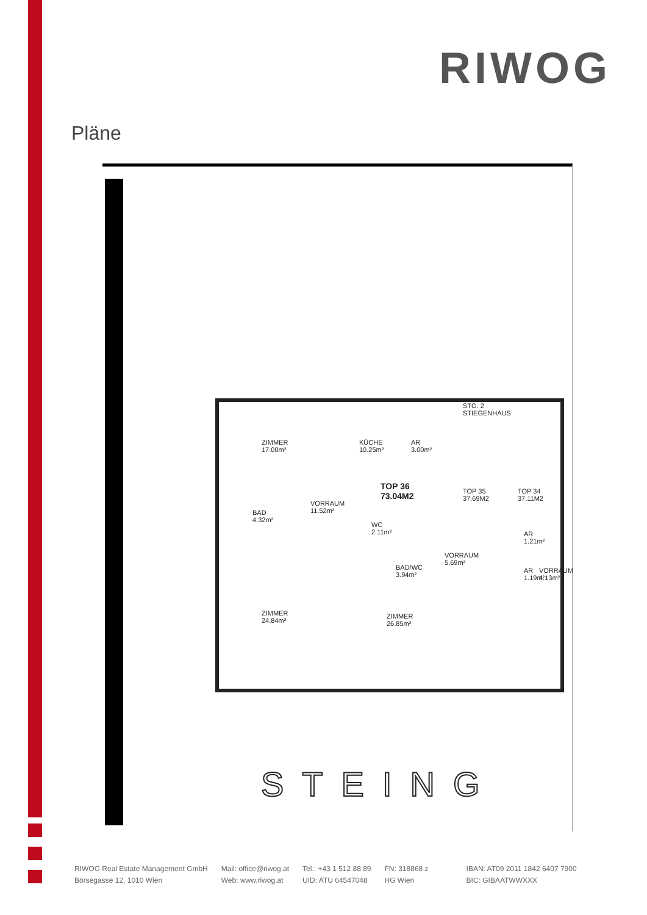RIWOG
Pläne
ZIMMER
17.00m²
KÜCHE
10.25m²
AR
3.00m²
STG. 2
STIEGENHAUS
TOP 36
73.04M2
VORRAUM
11.52m² BAD
4.32m²
WC
2.11m²
TOP 35
37.69M2
TOP 34
37.11M2
AR
1.21m²
VORRAUM
5.69m²
BAD/WC
3.94m²
AR
1.19m²
VORRAUM
4.13m²
ZIMMER
24.84m²
ZIMMER
26.85m²
STEING
RIWOG Real Estate Management GmbH
Börsegasse 12, 1010 Wien
Mail: office@riwog.at
Web: www.riwog.at
Tel.: +43 1 512 88 89
UID: ATU 64547048
FN: 318868 z
HG Wien
IBAN: AT09 2011 1842 6407 7900
BIC: GIBAATWWXXX